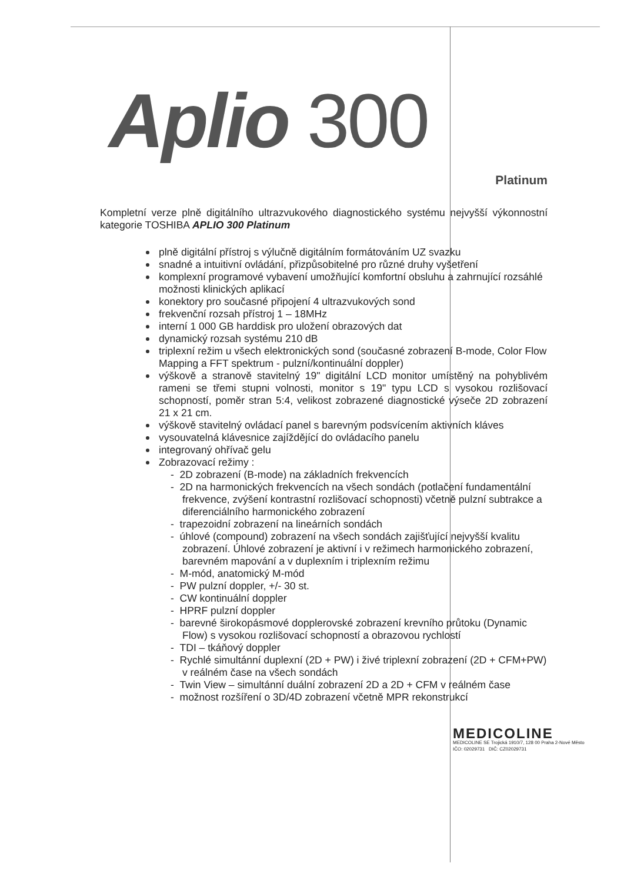Aplio 300
Platinum
Kompletní verze plně digitálního ultrazvukového diagnostického systému nejvyšší výkonnostní kategorie TOSHIBA APLIO 300 Platinum
plně digitální přístroj s výlučně digitálním formátováním UZ svazku
snadné a intuitivní ovládání, přizpůsobitelné pro různé druhy vyšetření
komplexní programové vybavení umožňující komfortní obsluhu a zahrnující rozsáhlé možnosti klinických aplikací
konektory pro současné připojení 4 ultrazvukových sond
frekvenční rozsah přístroj 1 – 18MHz
interní 1 000 GB harddisk pro uložení obrazových dat
dynamický rozsah systému 210 dB
triplexní režim u všech elektronických sond (současné zobrazení B-mode, Color Flow Mapping a FFT spektrum - pulzní/kontinuální doppler)
výškově a stranově stavitelný 19" digitální LCD monitor umístěný na pohyblivém rameni se třemi stupni volnosti, monitor s 19" typu LCD s vysokou rozlišovací schopností, poměr stran 5:4, velikost zobrazené diagnostické výseče 2D zobrazení 21 x 21 cm.
výškově stavitelný ovládací panel s barevným podsvícením aktivních kláves
vysouvatelná klávesnice zajíždějící do ovládacího panelu
integrovaný ohřívač gelu
Zobrazovací režimy :
- 2D zobrazení (B-mode) na základních frekvencích
- 2D na harmonických frekvencích na všech sondách (potlačení fundamentální frekvence, zvýšení kontrastní rozlišovací schopnosti) včetně pulzní subtrakce a diferenciálního harmonického zobrazení
- trapezoidní zobrazení na lineárních sondách
- úhlové (compound) zobrazení na všech sondách zajišťující nejvyšší kvalitu zobrazení. Úhlové zobrazení je aktivní i v režimech harmonického zobrazení, barevném mapování a v duplexním i triplexním režimu
- M-mód, anatomický M-mód
- PW pulzní doppler, +/- 30 st.
- CW kontinuální doppler
- HPRF pulzní doppler
- barevné širokopásmové dopplerovské zobrazení krevního průtoku (Dynamic Flow) s vysokou rozlišovací schopností a obrazovou rychlostí
- TDI – tkáňový doppler
- Rychlé simultánní duplexní (2D + PW) i živé triplexní zobrazení (2D + CFM+PW) v reálném čase na všech sondách
- Twin View – simultánní duální zobrazení 2D a 2D + CFM v reálném čase
- možnost rozšíření o 3D/4D zobrazení včetně MPR rekonstrukcí
MEDICOLINE
MEDICOLINE SE Trojická 1910/7, 128 00 Praha 2-Nové Město
IČO: 02029731 DIČ: CZ02029731